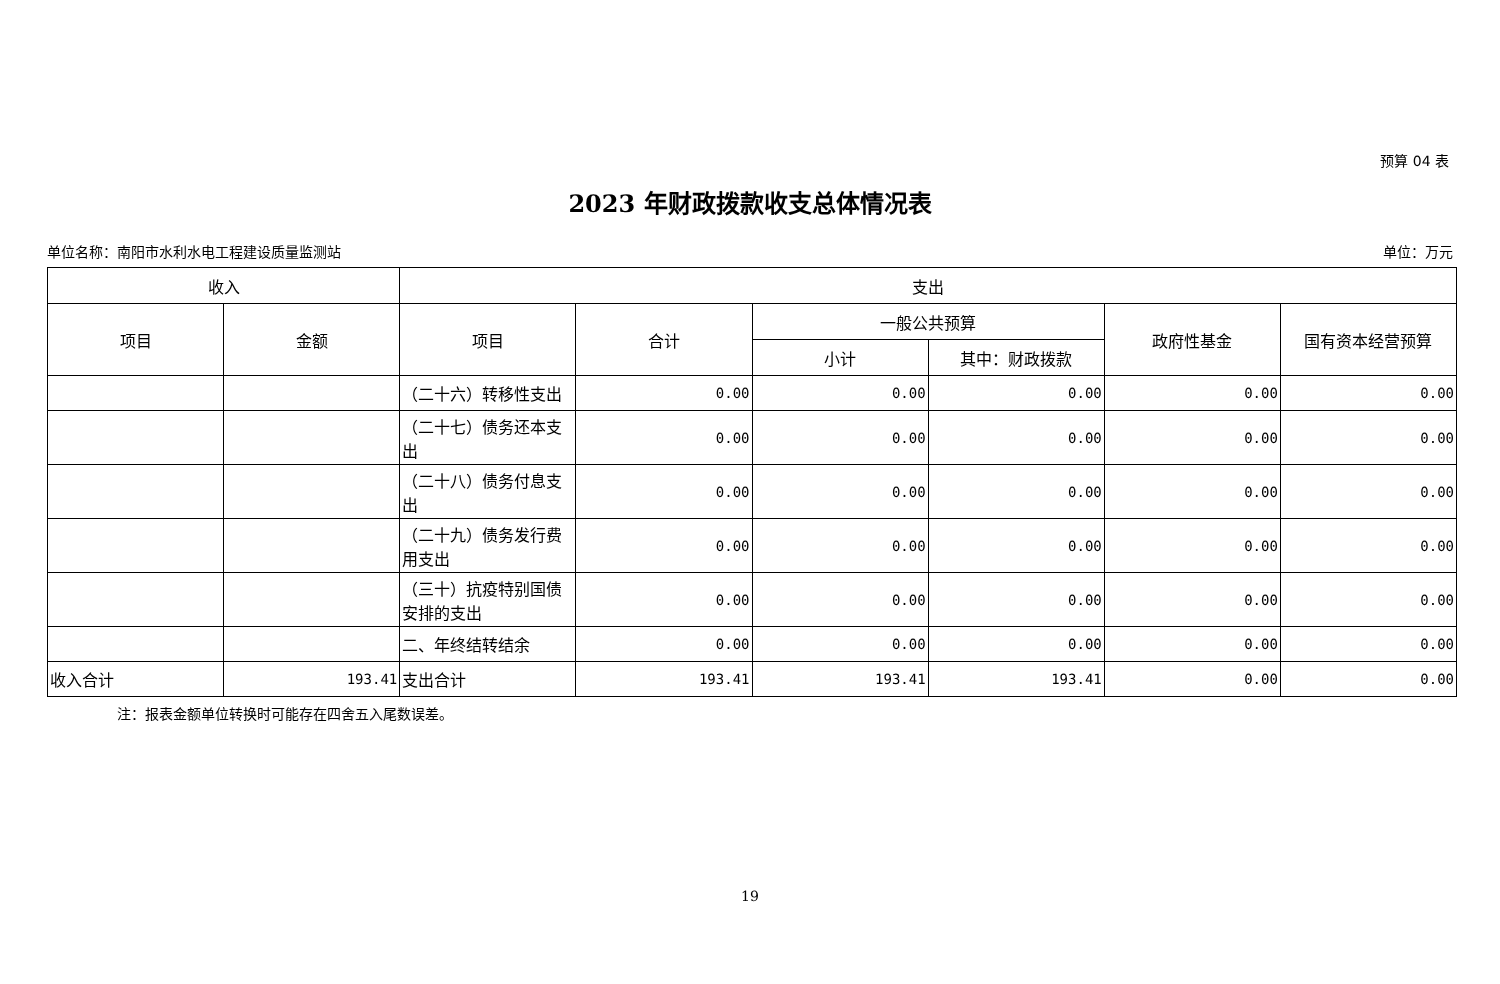预算 04 表
2023 年财政拨款收支总体情况表
单位名称：南阳市水利水电工程建设质量监测站 单位：万元
| 收入 | | 支出 | | | | | |
| --- | --- | --- | --- | --- | --- | --- | --- |
| 项目 | 金额 | 项目 | 合计 | 一般公共预算 | | 政府性基金 | 国有资本经营预算 |
| | | | | 小计 | 其中：财政拨款 | | |
| | | （二十六）转移性支出 | 0.00 | 0.00 | 0.00 | 0.00 | 0.00 |
| | | （二十七）债务还本支出 | 0.00 | 0.00 | 0.00 | 0.00 | 0.00 |
| | | （二十八）债务付息支出 | 0.00 | 0.00 | 0.00 | 0.00 | 0.00 |
| | | （二十九）债务发行费用支出 | 0.00 | 0.00 | 0.00 | 0.00 | 0.00 |
| | | （三十）抗疫特别国债安排的支出 | 0.00 | 0.00 | 0.00 | 0.00 | 0.00 |
| | | 二、年终结转结余 | 0.00 | 0.00 | 0.00 | 0.00 | 0.00 |
| 收入合计 | 193.41 | 支出合计 | 193.41 | 193.41 | 193.41 | 0.00 | 0.00 |
注：报表金额单位转换时可能存在四舍五入尾数误差。
19